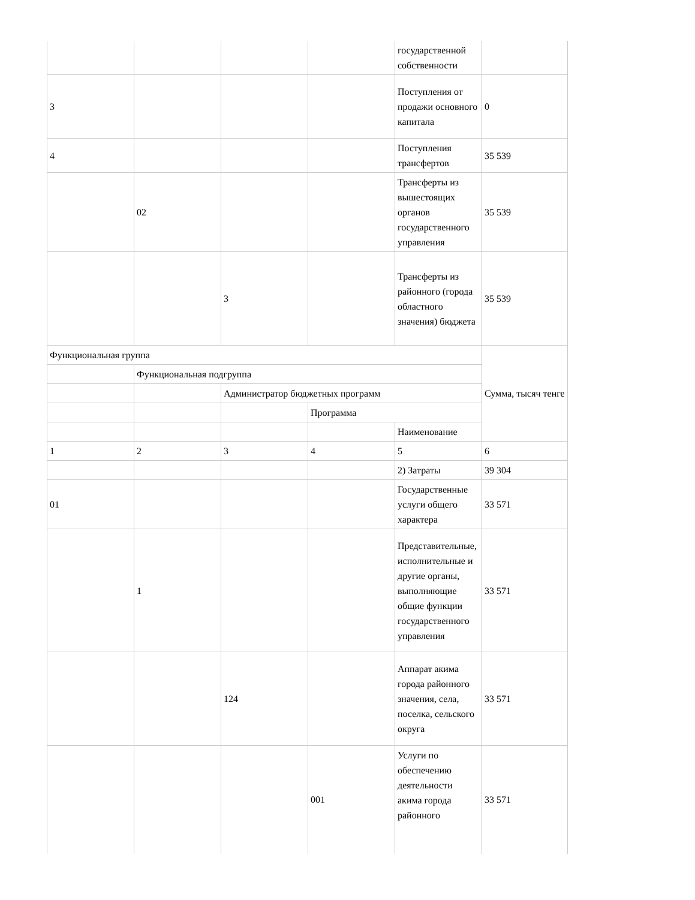| | | | | государственной собственности | |
| 3 | | | | Поступления от продажи основного капитала | 0 |
| 4 | | | | Поступления трансфертов | 35 539 |
| | 02 | | | Трансферты из вышестоящих органов государственного управления | 35 539 |
| | | 3 | | Трансферты из районного (города областного значения) бюджета | 35 539 |
| Функциональная группа | | | | | Сумма, тысяч тенге |
| | Функциональная подгруппа | | | | |
| | | Администратор бюджетных программ | | | |
| | | | Программа | | |
| | | | | Наименование | |
| 1 | 2 | 3 | 4 | 5 | 6 |
| | | | | 2) Затраты | 39 304 |
| 01 | | | | Государственные услуги общего характера | 33 571 |
| | 1 | | | Представительные, исполнительные и другие органы, выполняющие общие функции государственного управления | 33 571 |
| | | 124 | | Аппарат акима города районного значения, села, поселка, сельского округа | 33 571 |
| | | | 001 | Услуги по обеспечению деятельности акима города районного | 33 571 |